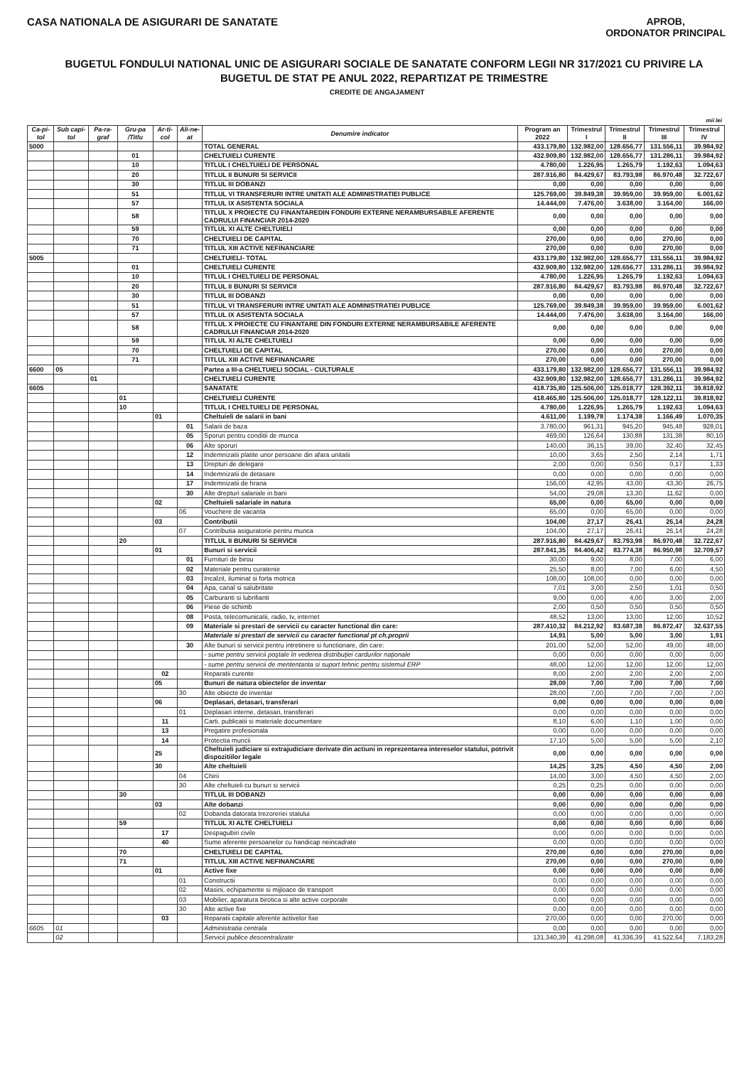CASA NATIONALA DE ASIGURARI DE SANATATE
APROB,
ORDONATOR PRINCIPAL
BUGETUL FONDULUI NATIONAL UNIC DE ASIGURARI SOCIALE DE SANATATE CONFORM LEGII NR 317/2021 CU PRIVIRE LA BUGETUL DE STAT PE ANUL 2022, REPARTIZAT PE TRIMESTRE
CREDITE DE ANGAJAMENT
mii lei
| Ca-pi-tol | Sub capi-tol | Pa-ra-graf | Gru-pa /Titlu | Ar-ti-col | Ali-ne-at | Denumire indicator | Program an 2022 | Trimestrul I | Trimestrul II | Trimestrul III | Trimestrul IV |
| --- | --- | --- | --- | --- | --- | --- | --- | --- | --- | --- | --- |
| 5000 | | | | | | TOTAL GENERAL | 433.179,80 | 132.982,00 | 128.656,77 | 131.556,11 | 39.984,92 |
| | | | 01 | | | CHELTUIELI CURENTE | 432.909,80 | 132.982,00 | 128.656,77 | 131.286,11 | 39.984,92 |
| | | | 10 | | | TITLUL I CHELTUIELI DE PERSONAL | 4.780,00 | 1.226,95 | 1.265,79 | 1.192,63 | 1.094,63 |
| | | | 20 | | | TITLUL II BUNURI SI SERVICII | 287.916,80 | 84.429,67 | 83.793,98 | 86.970,48 | 32.722,67 |
| | | | 30 | | | TITLUL III DOBANZI | 0,00 | 0,00 | 0,00 | 0,00 | 0,00 |
| | | | 51 | | | TITLUL VI TRANSFERURI INTRE UNITATI ALE ADMINISTRATIEI PUBLICE | 125.769,00 | 39.849,38 | 39.959,00 | 39.959,00 | 6.001,62 |
| | | | 57 | | | TITLUL IX ASISTENTA SOCIALA | 14.444,00 | 7.476,00 | 3.638,00 | 3.164,00 | 166,00 |
| | | | 58 | | | TITLUL X PROIECTE CU FINANTAREDIN FONDURI EXTERNE NERAMBURSABILE AFERENTE CADRULUI FINANCIAR 2014-2020 | 0,00 | 0,00 | 0,00 | 0,00 | 0,00 |
| | | | 59 | | | TITLUL XI ALTE CHELTUIELI | 0,00 | 0,00 | 0,00 | 0,00 | 0,00 |
| | | | 70 | | | CHELTUIELI DE CAPITAL | 270,00 | 0,00 | 0,00 | 270,00 | 0,00 |
| | | | 71 | | | TITLUL XIII ACTIVE NEFINANCIARE | 270,00 | 0,00 | 0,00 | 270,00 | 0,00 |
| 5005 | | | | | | CHELTUIELI- TOTAL | 433.179,80 | 132.982,00 | 128.656,77 | 131.556,11 | 39.984,92 |
| | | | 01 | | | CHELTUIELI CURENTE | 432.909,80 | 132.982,00 | 128.656,77 | 131.286,11 | 39.984,92 |
| | | | 10 | | | TITLUL I CHELTUIELI DE PERSONAL | 4.780,00 | 1.226,95 | 1.265,79 | 1.192,63 | 1.094,63 |
| | | | 20 | | | TITLUL II BUNURI SI SERVICII | 287.916,80 | 84.429,67 | 83.793,98 | 86.970,48 | 32.722,67 |
| | | | 30 | | | TITLUL III DOBANZI | 0,00 | 0,00 | 0,00 | 0,00 | 0,00 |
| | | | 51 | | | TITLUL VI TRANSFERURI INTRE UNITATI ALE ADMINISTRATIEI PUBLICE | 125.769,00 | 39.849,38 | 39.959,00 | 39.959,00 | 6.001,62 |
| | | | 57 | | | TITLUL IX ASISTENTA SOCIALA | 14.444,00 | 7.476,00 | 3.638,00 | 3.164,00 | 166,00 |
| | | | 58 | | | TITLUL X PROIECTE CU FINANTARE DIN FONDURI EXTERNE NERAMBURSABILE AFERENTE CADRULUI FINANCIAR 2014-2020 | 0,00 | 0,00 | 0,00 | 0,00 | 0,00 |
| | | | 59 | | | TITLUL XI ALTE CHELTUIELI | 0,00 | 0,00 | 0,00 | 0,00 | 0,00 |
| | | | 70 | | | CHELTUIELI DE CAPITAL | 270,00 | 0,00 | 0,00 | 270,00 | 0,00 |
| | | | 71 | | | TITLUL XIII ACTIVE NEFINANCIARE | 270,00 | 0,00 | 0,00 | 270,00 | 0,00 |
| 6600 | 05 | | | | | Partea a III-a CHELTUIELI SOCIAL - CULTURALE | 433.179,80 | 132.982,00 | 128.656,77 | 131.556,11 | 39.984,92 |
| | | 01 | | | | CHELTUIELI CURENTE | 432.909,80 | 132.982,00 | 128.656,77 | 131.286,11 | 39.984,92 |
| 6605 | | | | | | SANATATE | 418.735,80 | 125.506,00 | 125.018,77 | 128.392,11 | 39.818,92 |
| | | | 01 | | | CHELTUIELI CURENTE | 418.465,80 | 125.506,00 | 125.018,77 | 128.122,11 | 39.818,92 |
| | | | 10 | | | TITLUL I CHELTUIELI DE PERSONAL | 4.780,00 | 1.226,95 | 1.265,79 | 1.192,63 | 1.094,63 |
| | | | | 01 | | Cheltuieli de salarii in bani | 4.611,00 | 1.199,78 | 1.174,38 | 1.166,49 | 1.070,35 |
| | | | | | 01 | Salarii de baza | 3.780,00 | 961,31 | 945,20 | 945,48 | 928,01 |
| | | | | | 05 | Sporuri pentru conditii de munca | 469,00 | 126,64 | 130,88 | 131,38 | 80,10 |
| | | | | | 06 | Alte sporuri | 140,00 | 36,15 | 39,00 | 32,40 | 32,45 |
| | | | | | 12 | Indemnizatii platite unor persoane din afara unitatii | 10,00 | 3,65 | 2,50 | 2,14 | 1,71 |
| | | | | | 13 | Drepturi de delegare | 2,00 | 0,00 | 0,50 | 0,17 | 1,33 |
| | | | | | 14 | Indemnizatii de detasare | 0,00 | 0,00 | 0,00 | 0,00 | 0,00 |
| | | | | | 17 | Indemnizatii de hrana | 156,00 | 42,95 | 43,00 | 43,30 | 26,75 |
| | | | | | 30 | Alte drepturi salariale in bani | 54,00 | 29,08 | 13,30 | 11,62 | 0,00 |
| | | | | 02 | | Cheltuieli salariale in natura | 65,00 | 0,00 | 65,00 | 0,00 | 0,00 |
| | | | | | 06 | Vouchere de vacanta | 65,00 | 0,00 | 65,00 | 0,00 | 0,00 |
| | | | | 03 | | Contributii | 104,00 | 27,17 | 26,41 | 26,14 | 24,28 |
| | | | | | 07 | Contributia asiguratorie pentru munca | 104,00 | 27,17 | 26,41 | 26,14 | 24,28 |
| | | | 20 | | | TITLUL II BUNURI SI SERVICII | 287.916,80 | 84.429,67 | 83.793,98 | 86.970,48 | 32.722,67 |
| | | | | 01 | | Bunuri si servicii | 287.841,35 | 84.406,42 | 83.774,38 | 86.950,98 | 32.709,57 |
| | | | | | 01 | Furnituri de birou | 30,00 | 9,00 | 8,00 | 7,00 | 6,00 |
| | | | | | 02 | Materiale pentru curatenie | 25,50 | 8,00 | 7,00 | 6,00 | 4,50 |
| | | | | | 03 | Incalzit, iluminat si forta motrica | 108,00 | 108,00 | 0,00 | 0,00 | 0,00 |
| | | | | | 04 | Apa, canal si salubritate | 7,01 | 3,00 | 2,50 | 1,01 | 0,50 |
| | | | | | 05 | Carburanti si lubrifianti | 9,00 | 0,00 | 4,00 | 3,00 | 2,00 |
| | | | | | 06 | Piese de schimb | 2,00 | 0,50 | 0,50 | 0,50 | 0,50 |
| | | | | | 08 | Posta, telecomunicatii, radio, tv, internet | 48,52 | 13,00 | 13,00 | 12,00 | 10,52 |
| | | | | | 09 | Materiale si prestari de servicii cu caracter functional din care: | 287.410,32 | 84.212,92 | 83.687,38 | 86.872,47 | 32.637,55 |
| | | | | | | Materiale si prestari de servicii cu caracter functional pt ch.proprii | 14,91 | 5,00 | 5,00 | 3,00 | 1,91 |
| | | | | | 30 | Alte bunuri si servicii pentru intretinere si functionare, din care: | 201,00 | 52,00 | 52,00 | 49,00 | 48,00 |
| | | | | | | - sume pentru servicii poştale în vederea distribuţiei cardurilor naţionale | 0,00 | 0,00 | 0,00 | 0,00 | 0,00 |
| | | | | | | - sume pentru servicii de mententanta si suport tehnic pentru sistemul ERP | 48,00 | 12,00 | 12,00 | 12,00 | 12,00 |
| | | | | 02 | | Reparatii curente | 8,00 | 2,00 | 2,00 | 2,00 | 2,00 |
| | | | | 05 | | Bunuri de natura obiectelor de inventar | 28,00 | 7,00 | 7,00 | 7,00 | 7,00 |
| | | | | | 30 | Alte obiecte de inventar | 28,00 | 7,00 | 7,00 | 7,00 | 7,00 |
| | | | | 06 | | Deplasari, detasari, transferari | 0,00 | 0,00 | 0,00 | 0,00 | 0,00 |
| | | | | | 01 | Deplasari interne, detasari, transferari | 0,00 | 0,00 | 0,00 | 0,00 | 0,00 |
| | | | | 11 | | Carti, publicatii si materiale documentare | 8,10 | 6,00 | 1,10 | 1,00 | 0,00 |
| | | | | 13 | | Pregatire profesionala | 0,00 | 0,00 | 0,00 | 0,00 | 0,00 |
| | | | | 14 | | Protectia muncii | 17,10 | 5,00 | 5,00 | 5,00 | 2,10 |
| | | | | 25 | | Cheltuieli judiciare si extrajudiciare derivate din actiuni in reprezentarea intereselor statului, potrivit dispozitiilor legale | 0,00 | 0,00 | 0,00 | 0,00 | 0,00 |
| | | | | 30 | | Alte cheltuieli | 14,25 | 3,25 | 4,50 | 4,50 | 2,00 |
| | | | | | 04 | Chirii | 14,00 | 3,00 | 4,50 | 4,50 | 2,00 |
| | | | | | 30 | Alte cheltuieli cu bunuri si servicii | 0,25 | 0,25 | 0,00 | 0,00 | 0,00 |
| | | | 30 | | | TITLUL III DOBANZI | 0,00 | 0,00 | 0,00 | 0,00 | 0,00 |
| | | | | 03 | | Alte dobanzi | 0,00 | 0,00 | 0,00 | 0,00 | 0,00 |
| | | | | | 02 | Dobanda datorata trezoreriei statului | 0,00 | 0,00 | 0,00 | 0,00 | 0,00 |
| | | | 59 | | | TITLUL XI ALTE CHELTUIELI | 0,00 | 0,00 | 0,00 | 0,00 | 0,00 |
| | | | | 17 | | Despagubiri civile | 0,00 | 0,00 | 0,00 | 0,00 | 0,00 |
| | | | | 40 | | Sume aferente persoanelor cu handicap neincadrate | 0,00 | 0,00 | 0,00 | 0,00 | 0,00 |
| | | | 70 | | | CHELTUIELI DE CAPITAL | 270,00 | 0,00 | 0,00 | 270,00 | 0,00 |
| | | | 71 | | | TITLUL XIII ACTIVE NEFINANCIARE | 270,00 | 0,00 | 0,00 | 270,00 | 0,00 |
| | | | | 01 | | Active fixe | 0,00 | 0,00 | 0,00 | 0,00 | 0,00 |
| | | | | | 01 | Constructii | 0,00 | 0,00 | 0,00 | 0,00 | 0,00 |
| | | | | | 02 | Masini, echipamente si mijloace de transport | 0,00 | 0,00 | 0,00 | 0,00 | 0,00 |
| | | | | | 03 | Mobilier, aparatura birotica si alte active corporale | 0,00 | 0,00 | 0,00 | 0,00 | 0,00 |
| | | | | | 30 | Alte active fixe | 0,00 | 0,00 | 0,00 | 0,00 | 0,00 |
| | | | | 03 | | Reparatii capitale aferente activelor fixe | 270,00 | 0,00 | 0,00 | 270,00 | 0,00 |
| 6605 | 01 | | | | | Administratia centrala | 0,00 | 0,00 | 0,00 | 0,00 | 0,00 |
| | 02 | | | | | Servicii publice descentralizate | 131.340,39 | 41.298,08 | 41.336,39 | 41.522,64 | 7.183,28 |